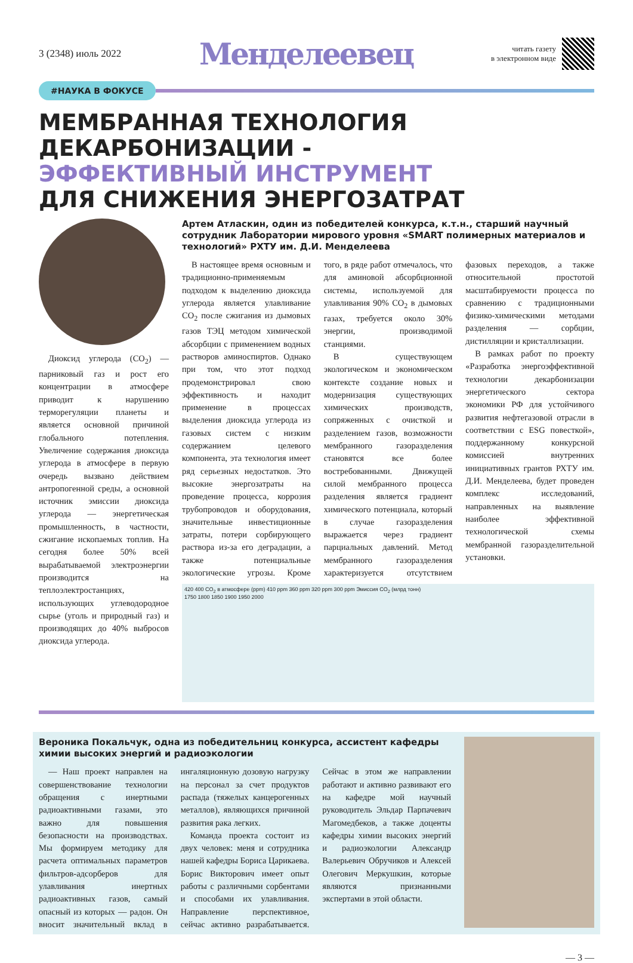3 (2348) июль 2022
Менделеевец
читать газету
в электронном виде
#НАУКА В ФОКУСЕ
МЕМБРАННАЯ ТЕХНОЛОГИЯ
ДЕКАРБОНИЗАЦИИ -
ЭФФЕКТИВНЫЙ ИНСТРУМЕНТ
ДЛЯ СНИЖЕНИЯ ЭНЕРГОЗАТРАТ
Диоксид углерода (CO<sub>2</sub>) — парниковый газ и рост его концентрации в атмосфере приводит к нарушению терморегуляции планеты и является основной причиной глобального потепления. Увеличение содержания диоксида углерода в атмосфере в первую очередь вызвано действием антропогенной среды, а основной источник эмиссии диоксида углерода — энергетическая промышленность, в частности, сжигание ископаемых топлив. На сегодня более 50% всей вырабатываемой электроэнергии производится на теплоэлектростанциях, использующих углеводородное сырье (уголь и природный газ) и производящих до 40% выбросов диоксида углерода.
Артем Атласкин, один из победителей конкурса, к.т.н., старший научный сотрудник Лаборатории мирового уровня «SMART полимерных материалов и технологий» РХТУ им. Д.И. Менделеева
В настоящее время основным и традиционно-применяемым подходом к выделению диоксида углерода является улавливание CO<sub>2</sub> после сжигания из дымовых газов ТЭЦ методом химической абсорбции с применением водных растворов аминоспиртов. Однако при том, что этот подход продемонстрировал свою эффективность и находит применение в процессах выделения диоксида углерода из газовых систем с низким содержанием целевого компонента, эта технология имеет ряд серьезных недостатков. Это высокие энергозатраты на проведение процесса, коррозия трубопроводов и оборудования, значительные инвестиционные затраты, потери сорбирующего раствора из-за его деградации, а также потенциальные экологические угрозы. Кроме того, в ряде работ отмечалось, что для аминовой абсорбционной системы, используемой для улавливания 90% CO<sub>2</sub> в дымовых газах, требуется около 30% энергии, производимой станциями.
В существующем экологическом и экономическом контексте создание новых и модернизация существующих химических производств, сопряженных с очисткой и разделением газов, возможности мембранного газоразделения становятся все более востребованными. Движущей силой мембранного процесса разделения является градиент химического потенциала, который в случае газоразделения выражается через градиент парциальных давлений. Метод мембранного газоразделения характеризуется отсутствием фазовых переходов, а также относительной простотой масштабируемости процесса по сравнению с традиционными физико-химическими методами разделения — сорбции, дистилляции и кристаллизации.
В рамках работ по проекту «Разработка энергоэффективной технологии декарбонизации энергетического сектора экономики РФ для устойчивого развития нефтегазовой отрасли в соответствии с ESG повесткой», поддержанному конкурсной комиссией внутренних инициативных грантов РХТУ им. Д.И. Менделеева, будет проведен комплекс исследований, направленных на выявление наиболее эффективной технологической схемы мембранной газоразделительной установки.
420 400 CO<sub>2</sub> в атмосфере (ppm) 410 ppm 360 ppm 320 ppm 300 ppm Эмиссия CO<sub>2</sub> (млрд тонн)
1750 1800 1850 1900 1950 2000
Вероника Покальчук, одна из победительниц конкурса, ассистент кафедры химии высоких энергий и радиоэкологии
— Наш проект направлен на совершенствование технологии обращения с инертными радиоактивными газами, это важно для повышения безопасности на производствах. Мы формируем методику для расчета оптимальных параметров фильтров-адсорберов для улавливания инертных радиоактивных газов, самый опасный из которых — радон. Он вносит значительный вклад в ингаляционную дозовую нагрузку на персонал за счет продуктов распада (тяжелых канцерогенных металлов), являющихся причиной развития рака легких.
Команда проекта состоит из двух человек: меня и сотрудника нашей кафедры Бориса Царикаева. Борис Викторович имеет опыт работы с различными сорбентами и способами их улавливания. Направление перспективное, сейчас активно разрабатывается. Сейчас в этом же направлении работают и активно развивают его на кафедре мой научный руководитель Эльдар Парпачевич Магомедбеков, а также доценты кафедры химии высоких энергий и радиоэкологии Александр Валерьевич Обручиков и Алексей Олегович Меркушкин, которые являются признанными экспертами в этой области.
— 3 —